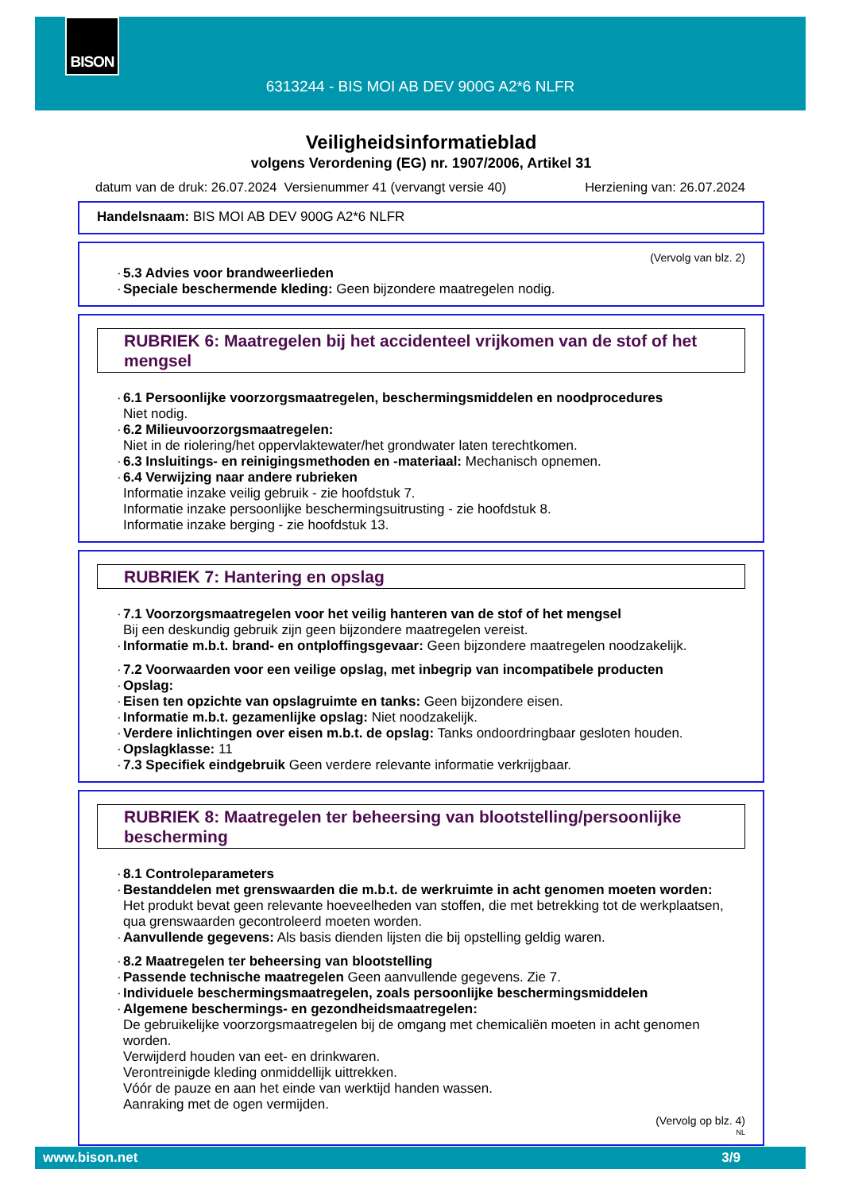BISON
6313244 - BIS MOI AB DEV 900G A2*6 NLFR
Veiligheidsinformatieblad
volgens Verordening (EG) nr. 1907/2006, Artikel 31
datum van de druk: 26.07.2024 Versienummer 41 (vervangt versie 40) Herziening van: 26.07.2024
Handelsnaam: BIS MOI AB DEV 900G A2*6 NLFR
(Vervolg van blz. 2)
· 5.3 Advies voor brandweerlieden
· Speciale beschermende kleding: Geen bijzondere maatregelen nodig.
RUBRIEK 6: Maatregelen bij het accidenteel vrijkomen van de stof of het mengsel
· 6.1 Persoonlijke voorzorgsmaatregelen, beschermingsmiddelen en noodprocedures
Niet nodig.
· 6.2 Milieuvoorzorgsmaatregelen:
Niet in de riolering/het oppervlaktewater/het grondwater laten terechtkomen.
· 6.3 Insluitings- en reinigingsmethoden en -materiaal: Mechanisch opnemen.
· 6.4 Verwijzing naar andere rubrieken
Informatie inzake veilig gebruik - zie hoofdstuk 7.
Informatie inzake persoonlijke beschermingsuitrusting - zie hoofdstuk 8.
Informatie inzake berging - zie hoofdstuk 13.
RUBRIEK 7: Hantering en opslag
· 7.1 Voorzorgsmaatregelen voor het veilig hanteren van de stof of het mengsel
Bij een deskundig gebruik zijn geen bijzondere maatregelen vereist.
· Informatie m.b.t. brand- en ontploffingsgevaar: Geen bijzondere maatregelen noodzakelijk.
· 7.2 Voorwaarden voor een veilige opslag, met inbegrip van incompatibele producten
· Opslag:
· Eisen ten opzichte van opslagruimte en tanks: Geen bijzondere eisen.
· Informatie m.b.t. gezamenlijke opslag: Niet noodzakelijk.
· Verdere inlichtingen over eisen m.b.t. de opslag: Tanks ondoordringbaar gesloten houden.
· Opslagklasse: 11
· 7.3 Specifiek eindgebruik Geen verdere relevante informatie verkrijgbaar.
RUBRIEK 8: Maatregelen ter beheersing van blootstelling/persoonlijke bescherming
· 8.1 Controleparameters
· Bestanddelen met grenswaarden die m.b.t. de werkruimte in acht genomen moeten worden:
Het produkt bevat geen relevante hoeveelheden van stoffen, die met betrekking tot de werkplaatsen, qua grenswaarden gecontroleerd moeten worden.
· Aanvullende gegevens: Als basis dienden lijsten die bij opstelling geldig waren.
· 8.2 Maatregelen ter beheersing van blootstelling
· Passende technische maatregelen Geen aanvullende gegevens. Zie 7.
· Individuele beschermingsmaatregelen, zoals persoonlijke beschermingsmiddelen
· Algemene beschermings- en gezondheidsmaatregelen:
De gebruikelijke voorzorgsmaatregelen bij de omgang met chemicaliën moeten in acht genomen worden.
Verwijderd houden van eet- en drinkwaren.
Verontreinigde kleding onmiddellijk uittrekken.
Vóór de pauze en aan het einde van werktijd handen wassen.
Aanraking met de ogen vermijden.
(Vervolg op blz. 4)
NL
www.bison.net 3/9